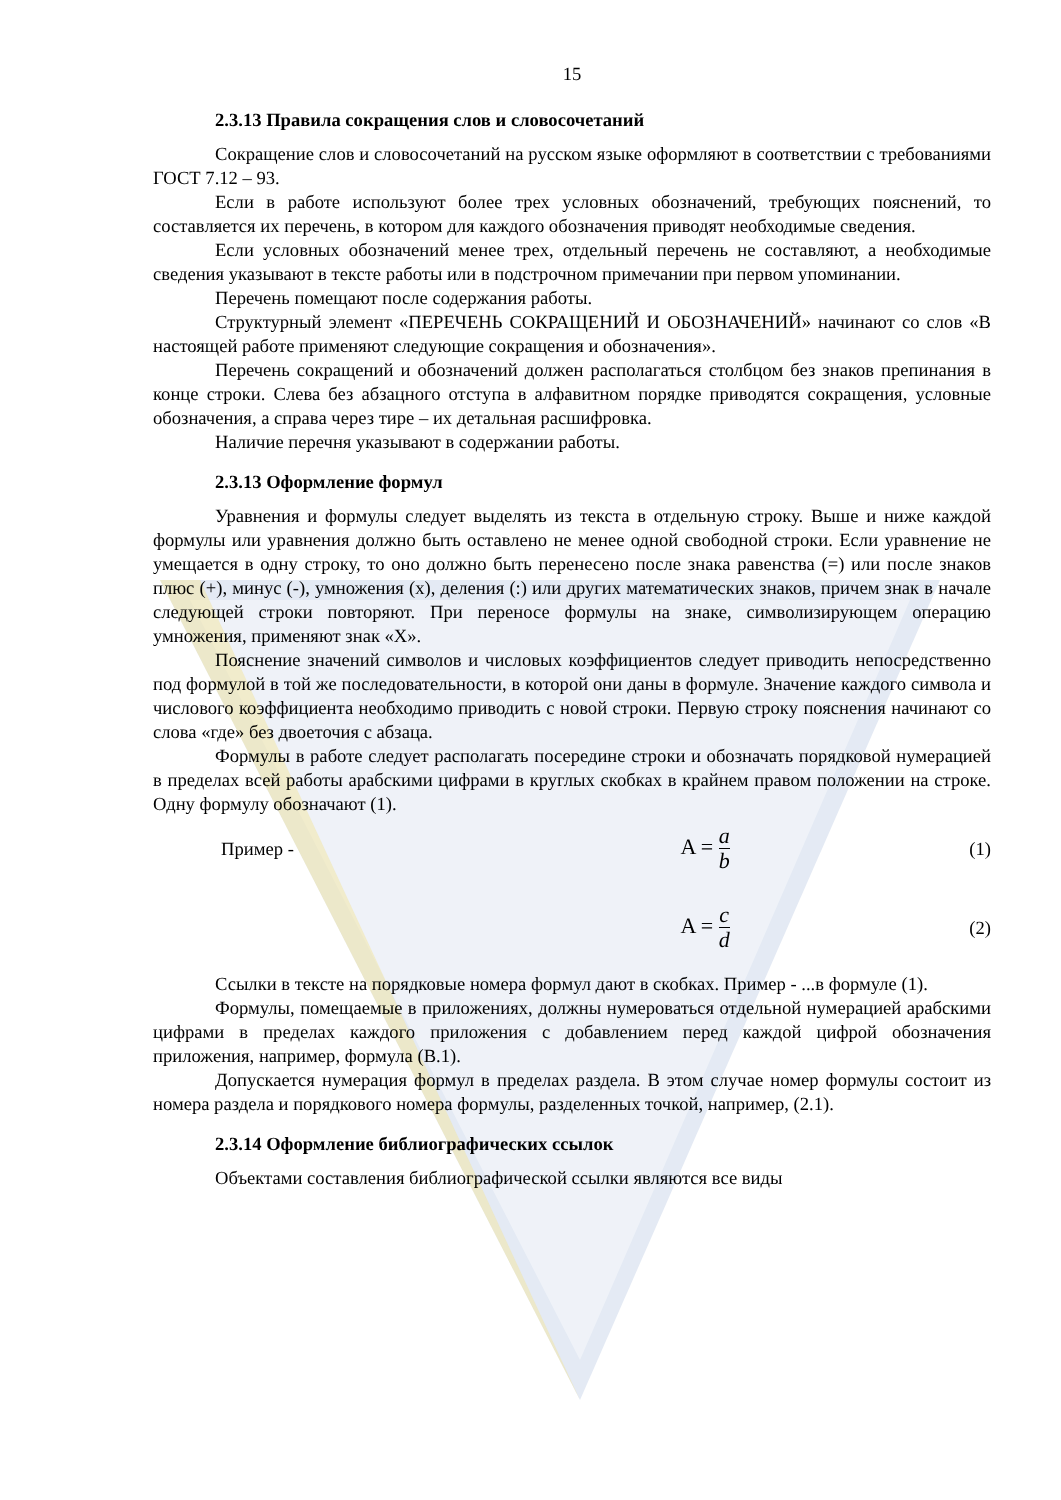15
2.3.13 Правила сокращения слов и словосочетаний
Сокращение слов и словосочетаний на русском языке оформляют в соответствии с требованиями ГОСТ 7.12 – 93.
Если в работе используют более трех условных обозначений, требующих пояснений, то составляется их перечень, в котором для каждого обозначения приводят необходимые сведения.
Если условных обозначений менее трех, отдельный перечень не составляют, а необходимые сведения указывают в тексте работы или в подстрочном примечании при первом упоминании.
Перечень помещают после содержания работы.
Структурный элемент «ПЕРЕЧЕНЬ СОКРАЩЕНИЙ И ОБОЗНАЧЕНИЙ» начинают со слов «В настоящей работе применяют следующие сокращения и обозначения».
Перечень сокращений и обозначений должен располагаться столбцом без знаков препинания в конце строки. Слева без абзацного отступа в алфавитном порядке приводятся сокращения, условные обозначения, а справа через тире – их детальная расшифровка.
Наличие перечня указывают в содержании работы.
2.3.13 Оформление формул
Уравнения и формулы следует выделять из текста в отдельную строку. Выше и ниже каждой формулы или уравнения должно быть оставлено не менее одной свободной строки. Если уравнение не умещается в одну строку, то оно должно быть перенесено после знака равенства (=) или после знаков плюс (+), минус (-), умножения (х), деления (:) или других математических знаков, причем знак в начале следующей строки повторяют. При переносе формулы на знаке, символизирующем операцию умножения, применяют знак «Х».
Пояснение значений символов и числовых коэффициентов следует приводить непосредственно под формулой в той же последовательности, в которой они даны в формуле. Значение каждого символа и числового коэффициента необходимо приводить с новой строки. Первую строку пояснения начинают со слова «где» без двоеточия с абзаца.
Формулы в работе следует располагать посередине строки и обозначать порядковой нумерацией в пределах всей работы арабскими цифрами в круглых скобках в крайнем правом положении на строке. Одну формулу обозначают (1).
Пример -
A = a b
(1)
A = c d
(2)
Ссылки в тексте на порядковые номера формул дают в скобках. Пример - ...в формуле (1).
Формулы, помещаемые в приложениях, должны нумероваться отдельной нумерацией арабскими цифрами в пределах каждого приложения с добавлением перед каждой цифрой обозначения приложения, например, формула (В.1).
Допускается нумерация формул в пределах раздела. В этом случае номер формулы состоит из номера раздела и порядкового номера формулы, разделенных точкой, например, (2.1).
2.3.14 Оформление библиографических ссылок
Объектами составления библиографической ссылки являются все виды